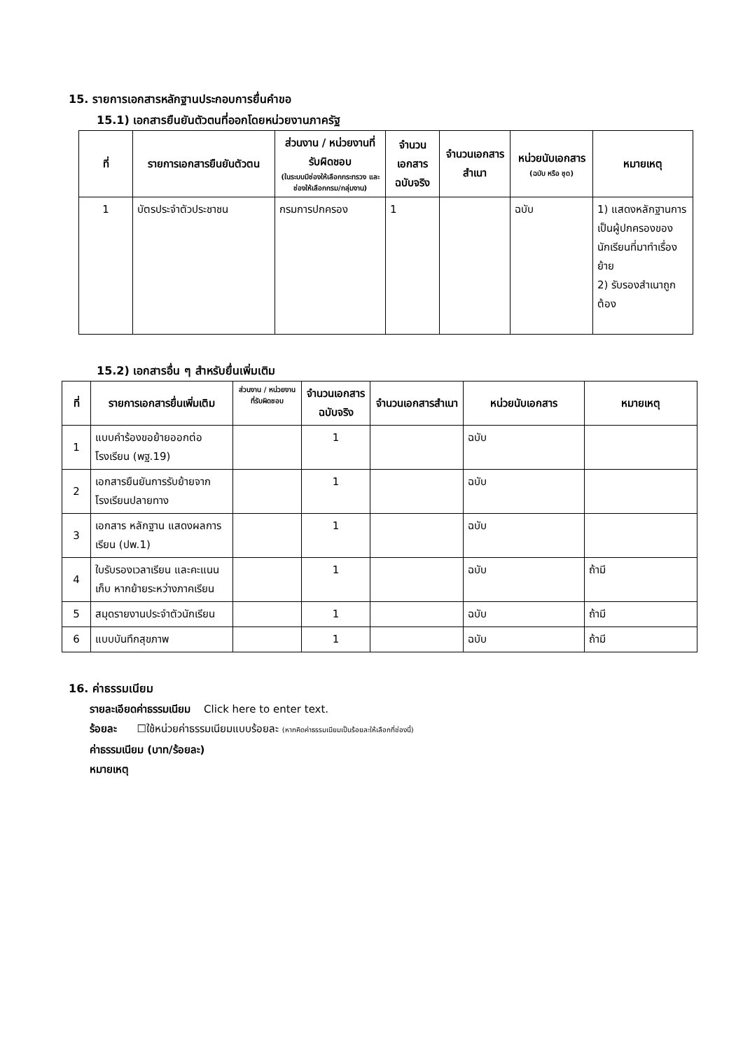15. รายการเอกสารหลักฐานประกอบการยื่นคำขอ
15.1) เอกสารยืนยันตัวตนที่ออกโดยหน่วยงานภาครัฐ
| ที่ | รายการเอกสารยืนยันตัวตน | ส่วนงาน / หน่วยงานที่รับผิดชอบ (ในระบบมีช่องให้เลือกกระทรวง และช่องให้เลือกกรม/กลุ่มงาน) | จำนวนเอกสารฉบับจริง | จำนวนเอกสารสำเนา | หน่วยนับเอกสาร (ฉบับ หรือ ชุด) | หมายเหตุ |
| --- | --- | --- | --- | --- | --- | --- |
| 1 | บัตรประจำตัวประชาชน | กรมการปกครอง | 1 | | ฉบับ | 1) แสดงหลักฐานการเป็นผู้ปกครองของนักเรียนที่มาทำเรื่องย้าย 2) รับรองสำเนาถูกต้อง |
15.2) เอกสารอื่น ๆ สำหรับยื่นเพิ่มเติม
| ที่ | รายการเอกสารยื่นเพิ่มเติม | ส่วนงาน / หน่วยงานที่รับผิดชอบ | จำนวนเอกสารฉบับจริง | จำนวนเอกสารสำเนา | หน่วยนับเอกสาร | หมายเหตุ |
| --- | --- | --- | --- | --- | --- | --- |
| 1 | แบบคำร้องขอย้ายออกต่อโรงเรียน (พฐ.19) | | 1 | | ฉบับ | |
| 2 | เอกสารยืนยันการรับย้ายจากโรงเรียนปลายทาง | | 1 | | ฉบับ | |
| 3 | เอกสาร หลักฐาน แสดงผลการเรียน (ปพ.1) | | 1 | | ฉบับ | |
| 4 | ใบรับรองเวลาเรียน และคะแนนเก็บ หากย้ายระหว่างภาคเรียน | | 1 | | ฉบับ | ถ้ามี |
| 5 | สมุดรายงานประจำตัวนักเรียน | | 1 | | ฉบับ | ถ้ามี |
| 6 | แบบบันทึกสุขภาพ | | 1 | | ฉบับ | ถ้ามี |
16. ค่าธรรมเนียม
รายละเอียดค่าธรรมเนียม Click here to enter text.
ร้อยละ ☐ใช้หน่วยค่าธรรมเนียมแบบร้อยละ (หากคิดค่าธรรมเนียมเป็นร้อยละให้เลือกที่ช่องนี้)
ค่าธรรมเนียม (บาท/ร้อยละ)
หมายเหตุ